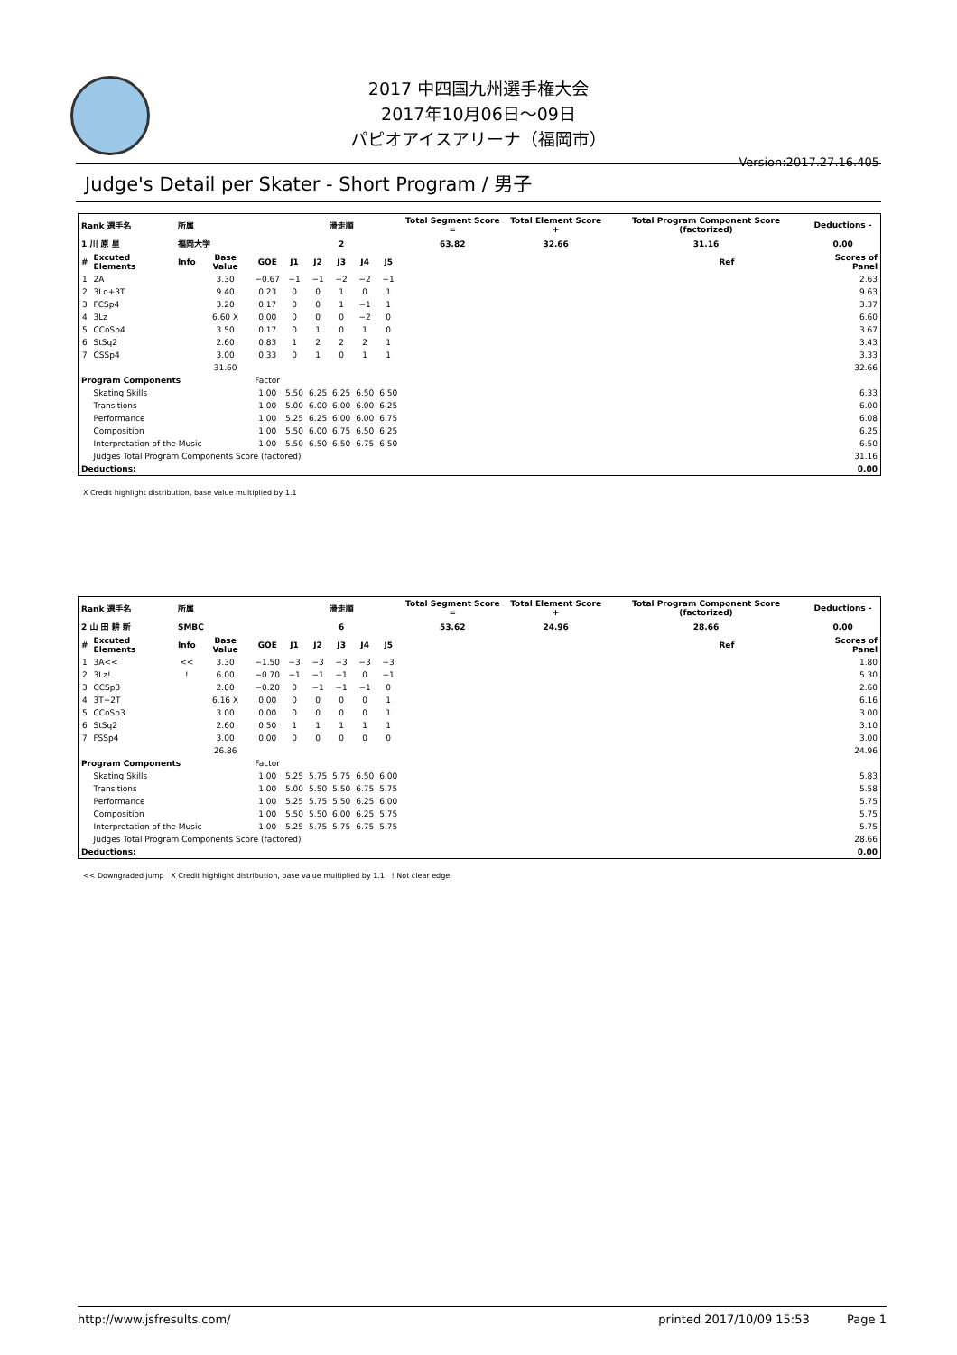2017 中四国九州選手権大会
2017年10月06日～09日
パピオアイスアリーナ（福岡市）
Version:2017.27.16.405
Judge's Detail per Skater - Short Program / 男子
| Rank 選手名 | | 所属 | | | 滑走順 | | | | | Total Segment Score = | Total Element Score + | Total Program Component Score (factorized) | | Deductions - |
| --- | --- | --- | --- | --- | --- | --- | --- | --- | --- | --- | --- | --- | --- | --- |
| 1 川 原 星 | | 福岡大学 | | | 2 | | | | | 63.82 | 32.66 | 31.16 | | 0.00 |
| # | Excuted Elements | Info | Base Value | GOE | J1 | J2 | J3 | J4 | J5 | | | | Ref | Scores of Panel |
| 1 | 2A | | 3.30 | −0.67 | −1 | −1 | −2 | −2 | −1 | | | | | 2.63 |
| 2 | 3Lo+3T | | 9.40 | 0.23 | 0 | 0 | 1 | 0 | 1 | | | | | 9.63 |
| 3 | FCSp4 | | 3.20 | 0.17 | 0 | 0 | 1 | −1 | 1 | | | | | 3.37 |
| 4 | 3Lz | | 6.60 X | 0.00 | 0 | 0 | 0 | −2 | 0 | | | | | 6.60 |
| 5 | CCoSp4 | | 3.50 | 0.17 | 0 | 1 | 0 | 1 | 0 | | | | | 3.67 |
| 6 | StSq2 | | 2.60 | 0.83 | 1 | 2 | 2 | 2 | 1 | | | | | 3.43 |
| 7 | CSSp4 | | 3.00 | 0.33 | 0 | 1 | 0 | 1 | 1 | | | | | 3.33 |
| | | | 31.60 | | | | | | | | | | | 32.66 |
| Program Components | | | | Factor | | | | | | | | | | |
| | Skating Skills | | | 1.00 | 5.50 | 6.25 | 6.25 | 6.50 | 6.50 | | | | | 6.33 |
| | Transitions | | | 1.00 | 5.00 | 6.00 | 6.00 | 6.00 | 6.25 | | | | | 6.00 |
| | Performance | | | 1.00 | 5.25 | 6.25 | 6.00 | 6.00 | 6.75 | | | | | 6.08 |
| | Composition | | | 1.00 | 5.50 | 6.00 | 6.75 | 6.50 | 6.25 | | | | | 6.25 |
| | Interpretation of the Music | | | 1.00 | 5.50 | 6.50 | 6.50 | 6.75 | 6.50 | | | | | 6.50 |
| | Judges Total Program Components Score (factored) | | | | | | | | | | | | | 31.16 |
| Deductions: | | | | | | | | | | | | | | 0.00 |
X Credit highlight distribution, base value multiplied by 1.1
| Rank 選手名 | | 所属 | | | 滑走順 | | | | | Total Segment Score = | Total Element Score + | Total Program Component Score (factorized) | | Deductions - |
| --- | --- | --- | --- | --- | --- | --- | --- | --- | --- | --- | --- | --- | --- | --- |
| 2 山 田 耕 新 | | SMBC | | | 6 | | | | | 53.62 | 24.96 | 28.66 | | 0.00 |
| # | Excuted Elements | Info | Base Value | GOE | J1 | J2 | J3 | J4 | J5 | | | | Ref | Scores of Panel |
| 1 | 3A<< | << | 3.30 | −1.50 | −3 | −3 | −3 | −3 | −3 | | | | | 1.80 |
| 2 | 3Lz! | ! | 6.00 | −0.70 | −1 | −1 | −1 | 0 | −1 | | | | | 5.30 |
| 3 | CCSp3 | | 2.80 | −0.20 | 0 | −1 | −1 | −1 | 0 | | | | | 2.60 |
| 4 | 3T+2T | | 6.16 X | 0.00 | 0 | 0 | 0 | 0 | 1 | | | | | 6.16 |
| 5 | CCoSp3 | | 3.00 | 0.00 | 0 | 0 | 0 | 0 | 1 | | | | | 3.00 |
| 6 | StSq2 | | 2.60 | 0.50 | 1 | 1 | 1 | 1 | 1 | | | | | 3.10 |
| 7 | FSSp4 | | 3.00 | 0.00 | 0 | 0 | 0 | 0 | 0 | | | | | 3.00 |
| | | | 26.86 | | | | | | | | | | | 24.96 |
| Program Components | | | | Factor | | | | | | | | | | |
| | Skating Skills | | | 1.00 | 5.25 | 5.75 | 5.75 | 6.50 | 6.00 | | | | | 5.83 |
| | Transitions | | | 1.00 | 5.00 | 5.50 | 5.50 | 6.75 | 5.75 | | | | | 5.58 |
| | Performance | | | 1.00 | 5.25 | 5.75 | 5.50 | 6.25 | 6.00 | | | | | 5.75 |
| | Composition | | | 1.00 | 5.50 | 5.50 | 6.00 | 6.25 | 5.75 | | | | | 5.75 |
| | Interpretation of the Music | | | 1.00 | 5.25 | 5.75 | 5.75 | 6.75 | 5.75 | | | | | 5.75 |
| | Judges Total Program Components Score (factored) | | | | | | | | | | | | | 28.66 |
| Deductions: | | | | | | | | | | | | | | 0.00 |
<< Downgraded jump X Credit highlight distribution, base value multiplied by 1.1 ! Not clear edge
http://www.jsfresults.com/ printed 2017/10/09 15:53 Page 1